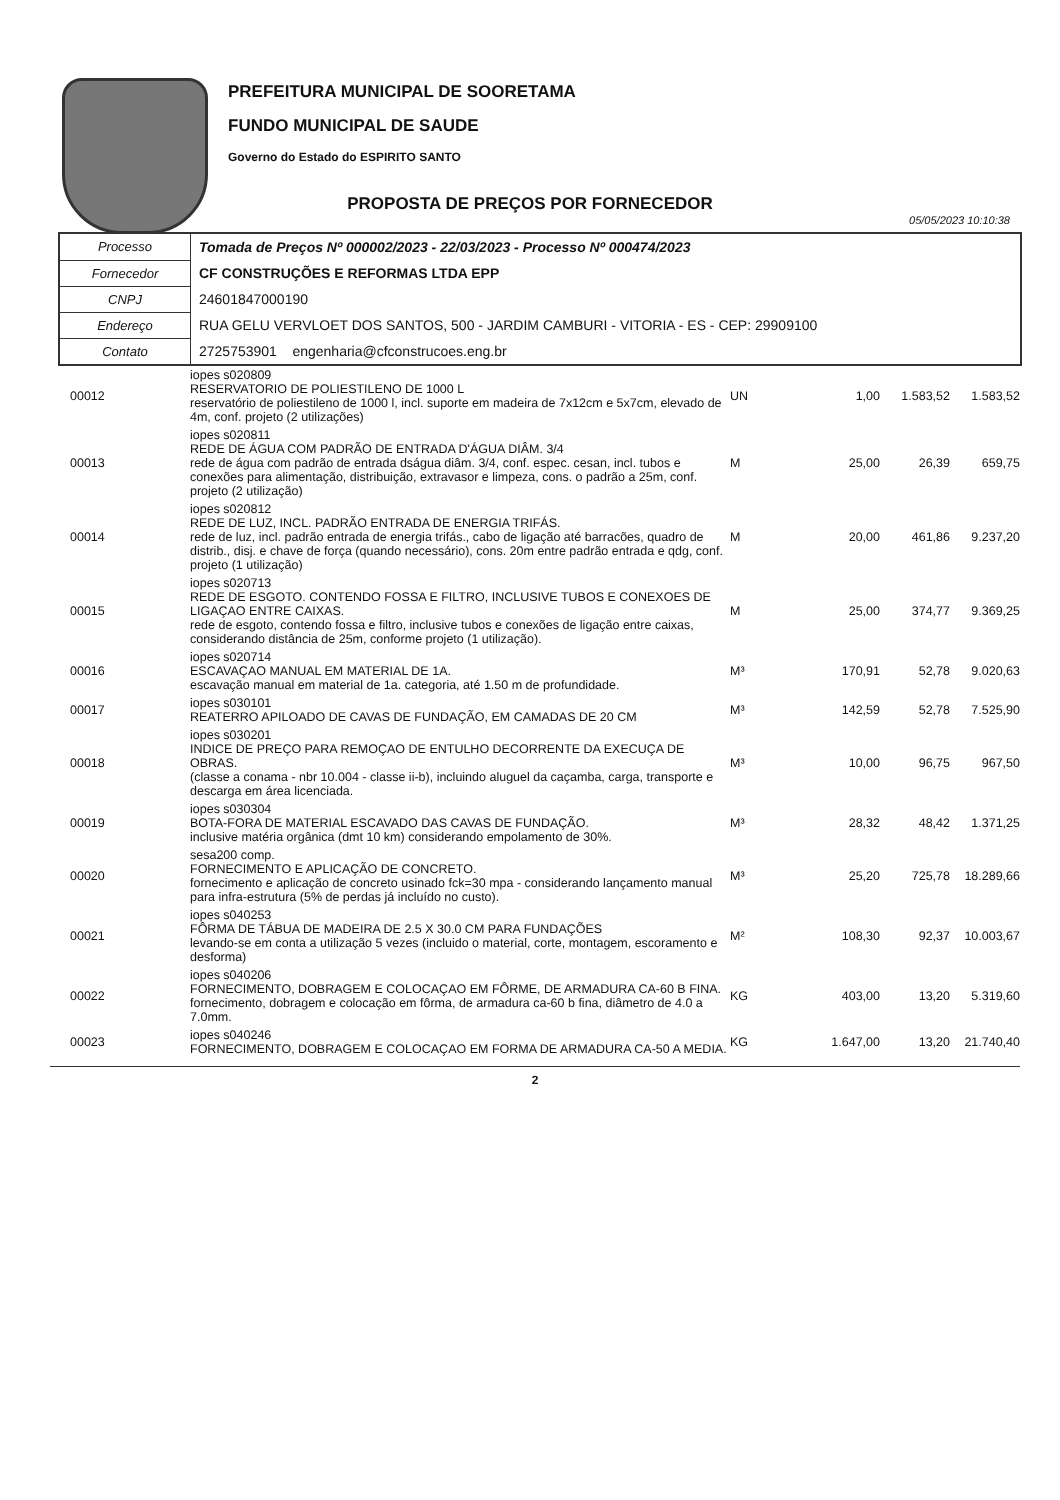PREFEITURA MUNICIPAL DE SOORETAMA
FUNDO MUNICIPAL DE SAUDE
Governo do Estado do ESPIRITO SANTO
PROPOSTA DE PREÇOS POR FORNECEDOR
05/05/2023 10:10:38
| Processo | Tomada de Preços Nº 000002/2023 - 22/03/2023 - Processo Nº 000474/2023 |
| Fornecedor | CF CONSTRUÇÕES E REFORMAS LTDA EPP |
| CNPJ | 24601847000190 |
| Endereço | RUA GELU VERVLOET DOS SANTOS, 500 - JARDIM CAMBURI - VITORIA - ES - CEP: 29909100 |
| Contato | 2725753901 engenharia@cfconstrucoes.eng.br |
| 00012 | iopes s020809 RESERVATORIO DE POLIESTILENO DE 1000 L reservatório de poliestileno de 1000 l, incl. suporte em madeira de 7x12cm e 5x7cm, elevado de 4m, conf. projeto (2 utilizações) | UN | 1,00 | 1.583,52 | 1.583,52 |
| 00013 | iopes s020811 REDE DE ÁGUA COM PADRÃO DE ENTRADA D'ÁGUA DIÂM. 3/4 rede de água com padrão de entrada dságua diâm. 3/4, conf. espec. cesan, incl. tubos e conexões para alimentação, distribuição, extravasor e limpeza, cons. o padrão a 25m, conf. projeto (2 utilização) | M | 25,00 | 26,39 | 659,75 |
| 00014 | iopes s020812 REDE DE LUZ, INCL. PADRÃO ENTRADA DE ENERGIA TRIFÁS. rede de luz, incl. padrão entrada de energia trifás., cabo de ligação até barracões, quadro de distrib., disj. e chave de força (quando necessário), cons. 20m entre padrão entrada e qdg, conf. projeto (1 utilização) | M | 20,00 | 461,86 | 9.237,20 |
| 00015 | iopes s020713 REDE DE ESGOTO. CONTENDO FOSSA E FILTRO, INCLUSIVE TUBOS E CONEXOES DE LIGAÇAO ENTRE CAIXAS. rede de esgoto, contendo fossa e filtro, inclusive tubos e conexões de ligação entre caixas, considerando distância de 25m, conforme projeto (1 utilização). | M | 25,00 | 374,77 | 9.369,25 |
| 00016 | iopes s020714 ESCAVAÇAO MANUAL EM MATERIAL DE 1A. escavação manual em material de 1a. categoria, até 1.50 m de profundidade. | M³ | 170,91 | 52,78 | 9.020,63 |
| 00017 | iopes s030101 REATERRO APILOADO DE CAVAS DE FUNDAÇÃO, EM CAMADAS DE 20 CM | M³ | 142,59 | 52,78 | 7.525,90 |
| 00018 | iopes s030201 INDICE DE PREÇO PARA REMOÇAO DE ENTULHO DECORRENTE DA EXECUÇA DE OBRAS. (classe a conama - nbr 10.004 - classe ii-b), incluindo aluguel da caçamba, carga, transporte e descarga em área licenciada. | M³ | 10,00 | 96,75 | 967,50 |
| 00019 | iopes s030304 BOTA-FORA DE MATERIAL ESCAVADO DAS CAVAS DE FUNDAÇÃO. inclusive matéria orgânica (dmt 10 km) considerando empolamento de 30%. | M³ | 28,32 | 48,42 | 1.371,25 |
| 00020 | sesa200 comp. FORNECIMENTO E APLICAÇÃO DE CONCRETO. fornecimento e aplicação de concreto usinado fck=30 mpa - considerando lançamento manual para infra-estrutura (5% de perdas já incluído no custo). | M³ | 25,20 | 725,78 | 18.289,66 |
| 00021 | iopes s040253 FÔRMA DE TÁBUA DE MADEIRA DE 2.5 X 30.0 CM PARA FUNDAÇÕES levando-se em conta a utilização 5 vezes (incluido o material, corte, montagem, escoramento e desforma) | M² | 108,30 | 92,37 | 10.003,67 |
| 00022 | iopes s040206 FORNECIMENTO, DOBRAGEM E COLOCAÇAO EM FÔRME, DE ARMADURA CA-60 B FINA. fornecimento, dobragem e colocação em fôrma, de armadura ca-60 b fina, diâmetro de 4.0 a 7.0mm. | KG | 403,00 | 13,20 | 5.319,60 |
| 00023 | iopes s040246 FORNECIMENTO, DOBRAGEM E COLOCAÇAO EM FORMA DE ARMADURA CA-50 A MEDIA. | KG | 1.647,00 | 13,20 | 21.740,40 |
2